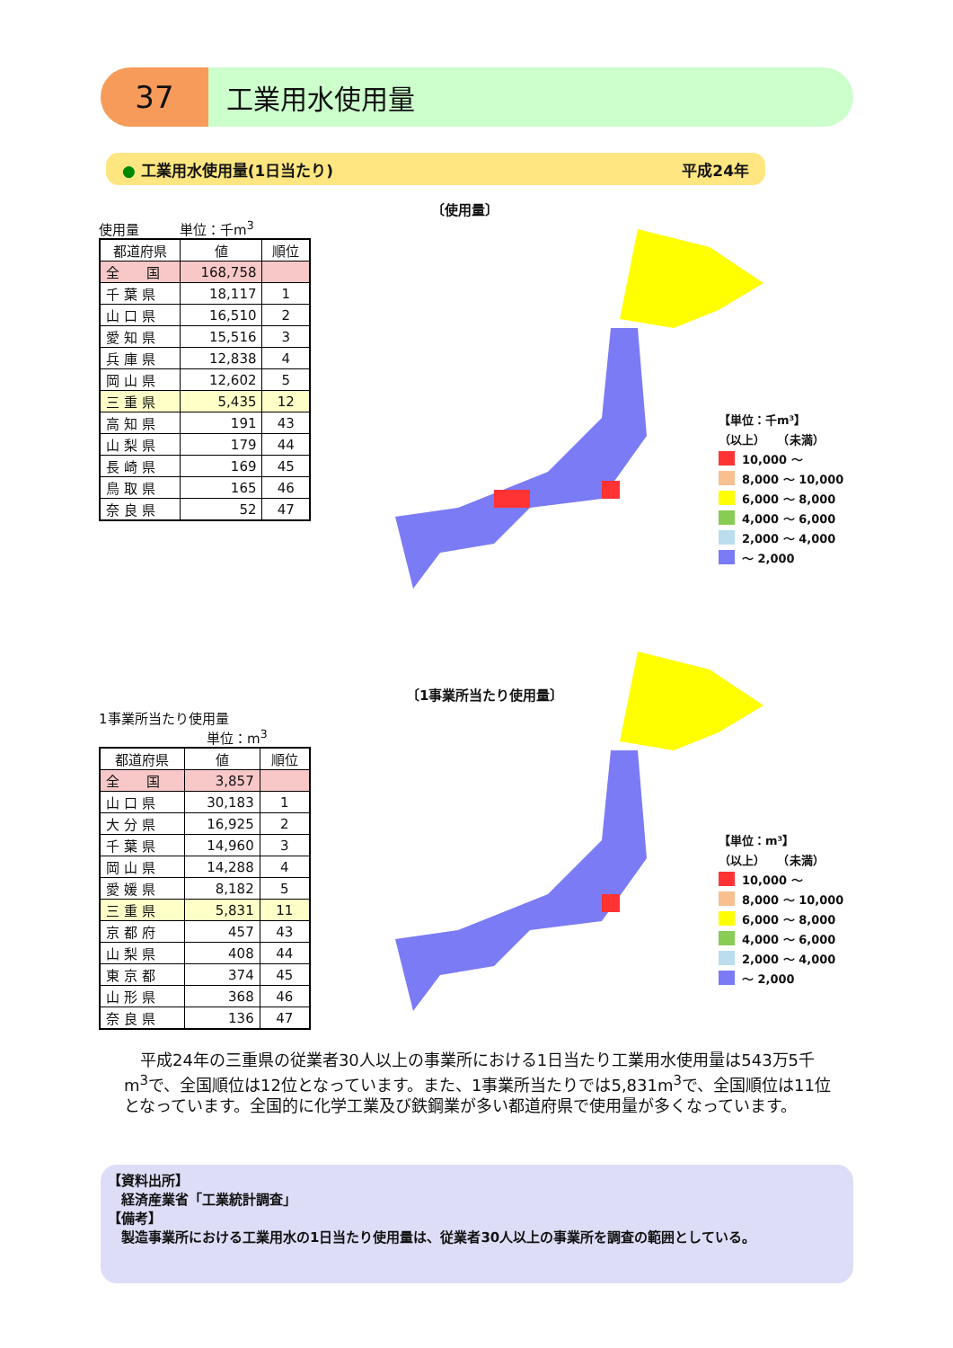37
工業用水使用量
● 工業用水使用量(1日当たり) 平成24年
使用量　　　単位：千m<sup>3</sup>
| 都道府県 | 値 | 順位 |
| --- | --- | --- |
| 全 国 | 168,758 | |
| 千 葉 県 | 18,117 | 1 |
| 山 口 県 | 16,510 | 2 |
| 愛 知 県 | 15,516 | 3 |
| 兵 庫 県 | 12,838 | 4 |
| 岡 山 県 | 12,602 | 5 |
| 三 重 県 | 5,435 | 12 |
| 高 知 県 | 191 | 43 |
| 山 梨 県 | 179 | 44 |
| 長 崎 県 | 169 | 45 |
| 鳥 取 県 | 165 | 46 |
| 奈 良 県 | 52 | 47 |
〔使用量〕
【単位：千m³】
（以上）　　（未満）
10,000 ～
8,000 ～ 10,000
6,000 ～ 8,000
4,000 ～ 6,000
2,000 ～ 4,000
～ 2,000
1事業所当たり使用量
単位：m<sup>3</sup>
| 都道府県 | 値 | 順位 |
| --- | --- | --- |
| 全 国 | 3,857 | |
| 山 口 県 | 30,183 | 1 |
| 大 分 県 | 16,925 | 2 |
| 千 葉 県 | 14,960 | 3 |
| 岡 山 県 | 14,288 | 4 |
| 愛 媛 県 | 8,182 | 5 |
| 三 重 県 | 5,831 | 11 |
| 京 都 府 | 457 | 43 |
| 山 梨 県 | 408 | 44 |
| 東 京 都 | 374 | 45 |
| 山 形 県 | 368 | 46 |
| 奈 良 県 | 136 | 47 |
〔1事業所当たり使用量〕
【単位：m³】
（以上）　　（未満）
10,000 ～
8,000 ～ 10,000
6,000 ～ 8,000
4,000 ～ 6,000
2,000 ～ 4,000
～ 2,000
平成24年の三重県の従業者30人以上の事業所における1日当たり工業用水使用量は543万5千m<sup>3</sup>で、全国順位は12位となっています。また、1事業所当たりでは5,831m<sup>3</sup>で、全国順位は11位となっています。全国的に化学工業及び鉄鋼業が多い都道府県で使用量が多くなっています。
【資料出所】
　経済産業省「工業統計調査」
【備考】
　製造事業所における工業用水の1日当たり使用量は、従業者30人以上の事業所を調査の範囲としている。